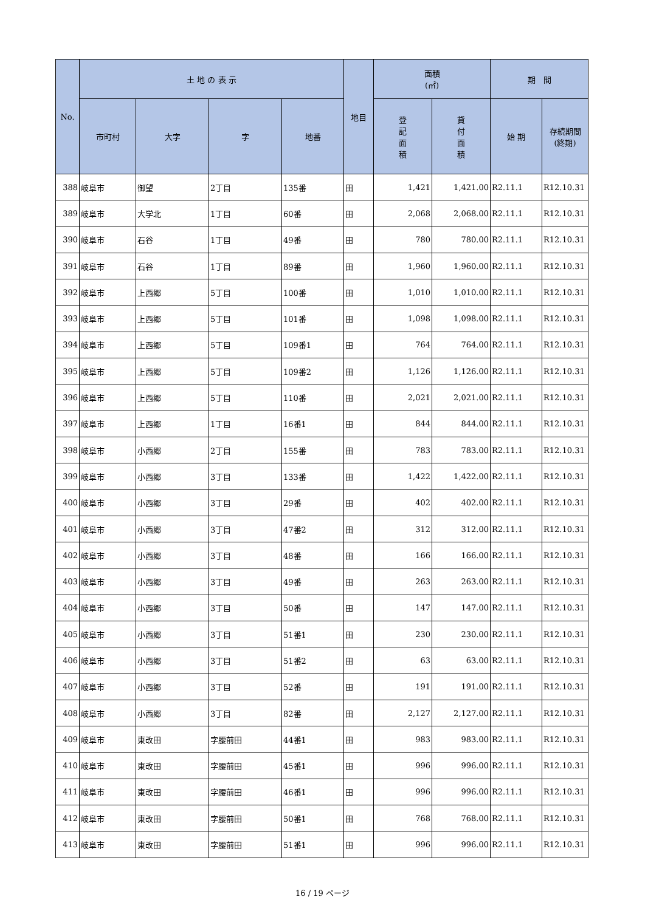| No. | 土 地 の 表 示 | | | | 地目 | 面積 (㎡) | | 期 間 | |
| --- | --- | --- | --- | --- | --- | --- | --- | --- | --- |
| | 市町村 | 大字 | 字 | 地番 | | 登 記 面 積 | 貸 付 面 積 | 始 期 | 存続期間 (終期) |
| 388 | 岐阜市 | 御望 | 2丁目 | 135番 | 田 | 1,421 | 1,421.00 | R2.11.1 | R12.10.31 |
| 389 | 岐阜市 | 大学北 | 1丁目 | 60番 | 田 | 2,068 | 2,068.00 | R2.11.1 | R12.10.31 |
| 390 | 岐阜市 | 石谷 | 1丁目 | 49番 | 田 | 780 | 780.00 | R2.11.1 | R12.10.31 |
| 391 | 岐阜市 | 石谷 | 1丁目 | 89番 | 田 | 1,960 | 1,960.00 | R2.11.1 | R12.10.31 |
| 392 | 岐阜市 | 上西郷 | 5丁目 | 100番 | 田 | 1,010 | 1,010.00 | R2.11.1 | R12.10.31 |
| 393 | 岐阜市 | 上西郷 | 5丁目 | 101番 | 田 | 1,098 | 1,098.00 | R2.11.1 | R12.10.31 |
| 394 | 岐阜市 | 上西郷 | 5丁目 | 109番1 | 田 | 764 | 764.00 | R2.11.1 | R12.10.31 |
| 395 | 岐阜市 | 上西郷 | 5丁目 | 109番2 | 田 | 1,126 | 1,126.00 | R2.11.1 | R12.10.31 |
| 396 | 岐阜市 | 上西郷 | 5丁目 | 110番 | 田 | 2,021 | 2,021.00 | R2.11.1 | R12.10.31 |
| 397 | 岐阜市 | 上西郷 | 1丁目 | 16番1 | 田 | 844 | 844.00 | R2.11.1 | R12.10.31 |
| 398 | 岐阜市 | 小西郷 | 2丁目 | 155番 | 田 | 783 | 783.00 | R2.11.1 | R12.10.31 |
| 399 | 岐阜市 | 小西郷 | 3丁目 | 133番 | 田 | 1,422 | 1,422.00 | R2.11.1 | R12.10.31 |
| 400 | 岐阜市 | 小西郷 | 3丁目 | 29番 | 田 | 402 | 402.00 | R2.11.1 | R12.10.31 |
| 401 | 岐阜市 | 小西郷 | 3丁目 | 47番2 | 田 | 312 | 312.00 | R2.11.1 | R12.10.31 |
| 402 | 岐阜市 | 小西郷 | 3丁目 | 48番 | 田 | 166 | 166.00 | R2.11.1 | R12.10.31 |
| 403 | 岐阜市 | 小西郷 | 3丁目 | 49番 | 田 | 263 | 263.00 | R2.11.1 | R12.10.31 |
| 404 | 岐阜市 | 小西郷 | 3丁目 | 50番 | 田 | 147 | 147.00 | R2.11.1 | R12.10.31 |
| 405 | 岐阜市 | 小西郷 | 3丁目 | 51番1 | 田 | 230 | 230.00 | R2.11.1 | R12.10.31 |
| 406 | 岐阜市 | 小西郷 | 3丁目 | 51番2 | 田 | 63 | 63.00 | R2.11.1 | R12.10.31 |
| 407 | 岐阜市 | 小西郷 | 3丁目 | 52番 | 田 | 191 | 191.00 | R2.11.1 | R12.10.31 |
| 408 | 岐阜市 | 小西郷 | 3丁目 | 82番 | 田 | 2,127 | 2,127.00 | R2.11.1 | R12.10.31 |
| 409 | 岐阜市 | 東改田 | 字腰前田 | 44番1 | 田 | 983 | 983.00 | R2.11.1 | R12.10.31 |
| 410 | 岐阜市 | 東改田 | 字腰前田 | 45番1 | 田 | 996 | 996.00 | R2.11.1 | R12.10.31 |
| 411 | 岐阜市 | 東改田 | 字腰前田 | 46番1 | 田 | 996 | 996.00 | R2.11.1 | R12.10.31 |
| 412 | 岐阜市 | 東改田 | 字腰前田 | 50番1 | 田 | 768 | 768.00 | R2.11.1 | R12.10.31 |
| 413 | 岐阜市 | 東改田 | 字腰前田 | 51番1 | 田 | 996 | 996.00 | R2.11.1 | R12.10.31 |
16 / 19 ページ